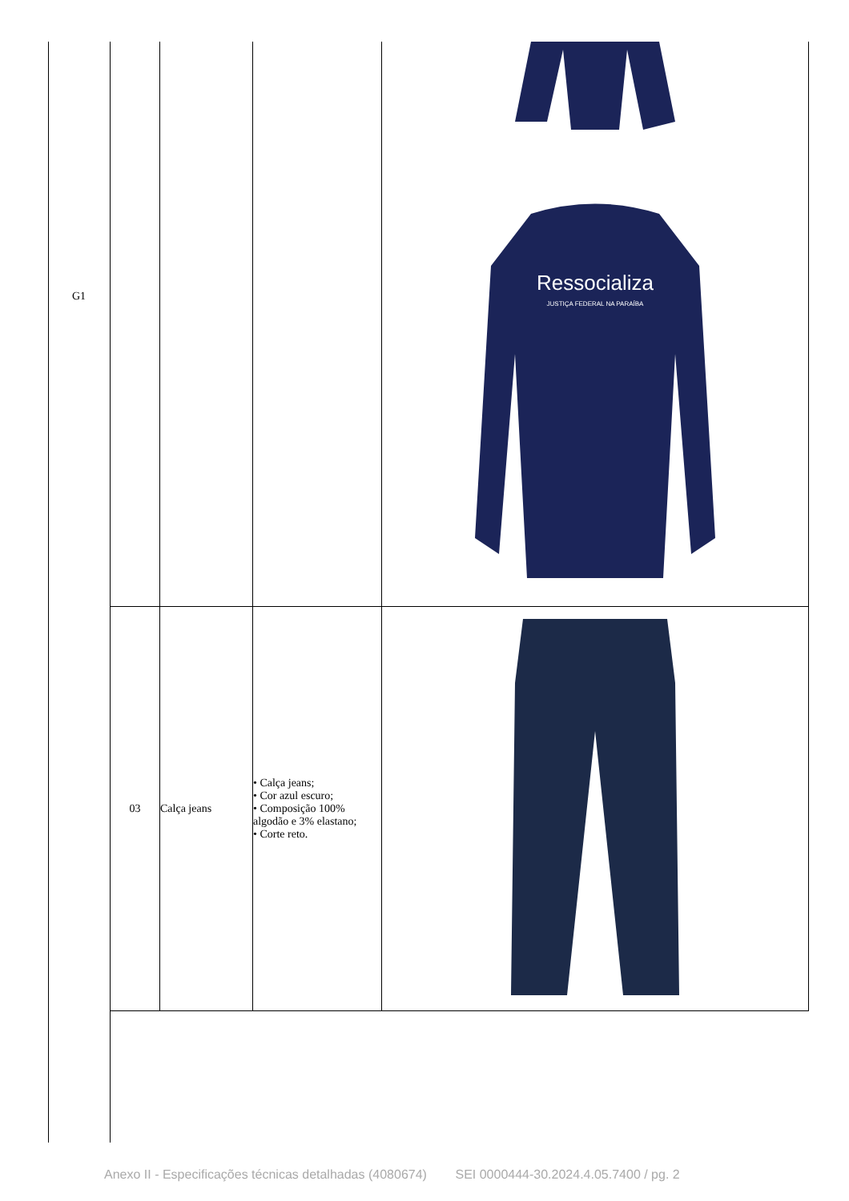G1
| | | | Ressocializa JUSTIÇA FEDERAL NA PARAÍBA |
| 03 | Calça jeans | • Calça jeans; • Cor azul escuro; • Composição 100% algodão e 3% elastano; • Corte reto. | |
Anexo II - Especificações técnicas detalhadas (4080674) SEI 0000444-30.2024.4.05.7400 / pg. 2